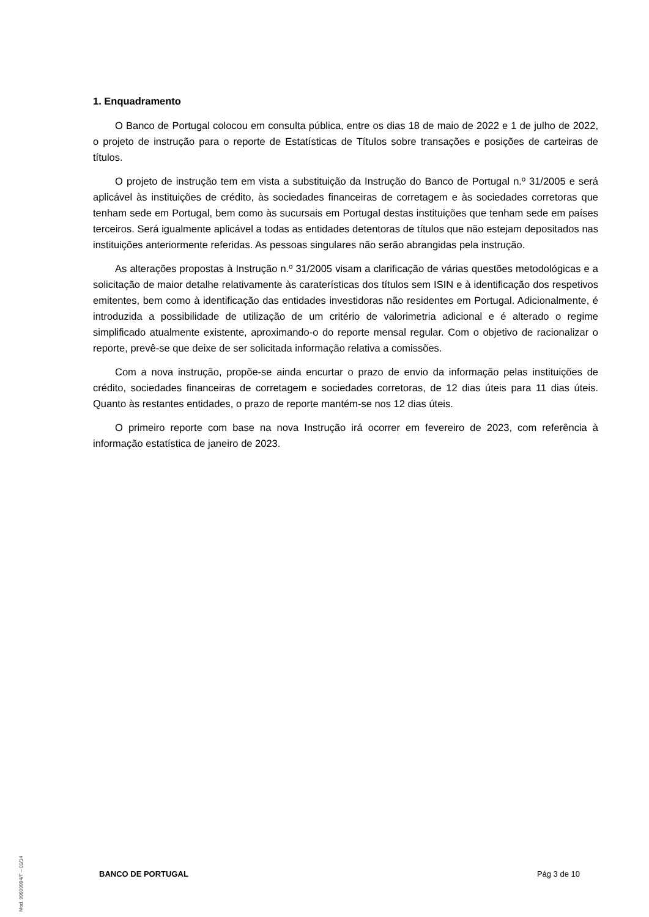1. Enquadramento
O Banco de Portugal colocou em consulta pública, entre os dias 18 de maio de 2022 e 1 de julho de 2022, o projeto de instrução para o reporte de Estatísticas de Títulos sobre transações e posições de carteiras de títulos.
O projeto de instrução tem em vista a substituição da Instrução do Banco de Portugal n.º 31/2005 e será aplicável às instituições de crédito, às sociedades financeiras de corretagem e às sociedades corretoras que tenham sede em Portugal, bem como às sucursais em Portugal destas instituições que tenham sede em países terceiros. Será igualmente aplicável a todas as entidades detentoras de títulos que não estejam depositados nas instituições anteriormente referidas. As pessoas singulares não serão abrangidas pela instrução.
As alterações propostas à Instrução n.º 31/2005 visam a clarificação de várias questões metodológicas e a solicitação de maior detalhe relativamente às caraterísticas dos títulos sem ISIN e à identificação dos respetivos emitentes, bem como à identificação das entidades investidoras não residentes em Portugal. Adicionalmente, é introduzida a possibilidade de utilização de um critério de valorimetria adicional e é alterado o regime simplificado atualmente existente, aproximando-o do reporte mensal regular. Com o objetivo de racionalizar o reporte, prevê-se que deixe de ser solicitada informação relativa a comissões.
Com a nova instrução, propõe-se ainda encurtar o prazo de envio da informação pelas instituições de crédito, sociedades financeiras de corretagem e sociedades corretoras, de 12 dias úteis para 11 dias úteis. Quanto às restantes entidades, o prazo de reporte mantém-se nos 12 dias úteis.
O primeiro reporte com base na nova Instrução irá ocorrer em fevereiro de 2023, com referência à informação estatística de janeiro de 2023.
Mod. 99999994/T – 01/14
BANCO DE PORTUGAL Pág 3 de 10